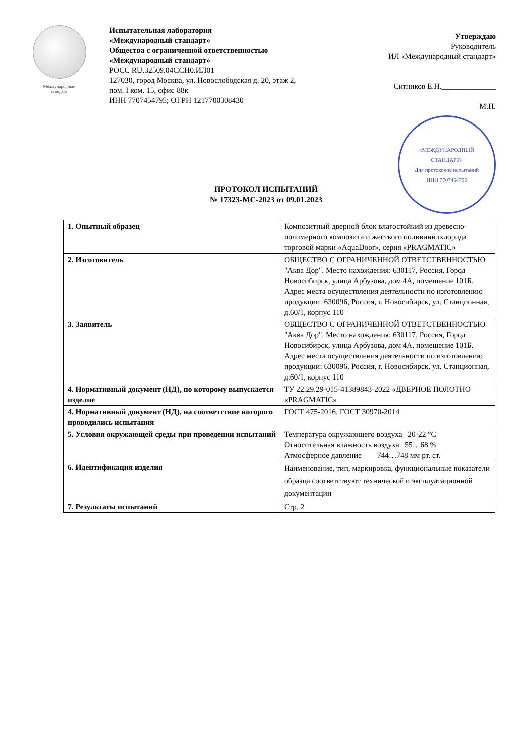Международный
стандарт
Испытательная лаборатория
«Международный стандарт»
Общества с ограниченной ответственностью
«Международный стандарт»
РОСС RU.32509.04ССН0.ИЛ01
127030, город Москва, ул. Новослободская д. 20, этаж 2, пом. I ком. 15, офис 88к
ИНН 7707454795; ОГРН 1217700308430
Утверждаю
Руководитель
ИЛ «Международный стандарт»
Ситников Е.Н.______________
М.П.
«МЕЖДУНАРОДНЫЙ
СТАНДАРТ»
Для протоколов испытаний
ИНН 7707454795
ПРОТОКОЛ ИСПЫТАНИЙ
№ 17323-МС-2023 от 09.01.2023
| 1. Опытный образец | Композитный дверной блок влагостойкий из древесно-полимерного композита и жесткого поливинилхлорида торговой марки «AquaDoor», серия «PRAGMATIC» |
| 2. Изготовитель | ОБЩЕСТВО С ОГРАНИЧЕННОЙ ОТВЕТСТВЕННОСТЬЮ "Аква Дор". Место нахождения: 630117, Россия, Город Новосибирск, улица Арбузова, дом 4А, помещение 101Б. Адрес места осуществления деятельности по изготовлению продукции: 630096, Россия, г. Новосибирск, ул. Станционная, д.60/1, корпус 110 |
| 3. Заявитель | ОБЩЕСТВО С ОГРАНИЧЕННОЙ ОТВЕТСТВЕННОСТЬЮ "Аква Дор". Место нахождения: 630117, Россия, Город Новосибирск, улица Арбузова, дом 4А, помещение 101Б. Адрес места осуществления деятельности по изготовлению продукции: 630096, Россия, г. Новосибирск, ул. Станционная, д.60/1, корпус 110 |
| 4. Нормативный документ (НД), по которому выпускается изделие | ТУ 22.29.29-015-41389843-2022 «ДВЕРНОЕ ПОЛОТНО «PRAGMATIC» |
| 4. Нормативный документ (НД), на соответствие которого проводились испытания | ГОСТ 475-2016, ГОСТ 30970-2014 |
| 5. Условия окружающей среды при проведении испытаний | Температура окружающего воздуха 20-22 °С Относительная влажность воздуха 55…68 % Атмосферное давление 744…748 мм рт. ст. |
| 6. Идентификация изделия | Наименование, тип, маркировка, функциональные показатели образца соответствуют технической и эксплуатационной документации |
| 7. Результаты испытаний | Стр. 2 |